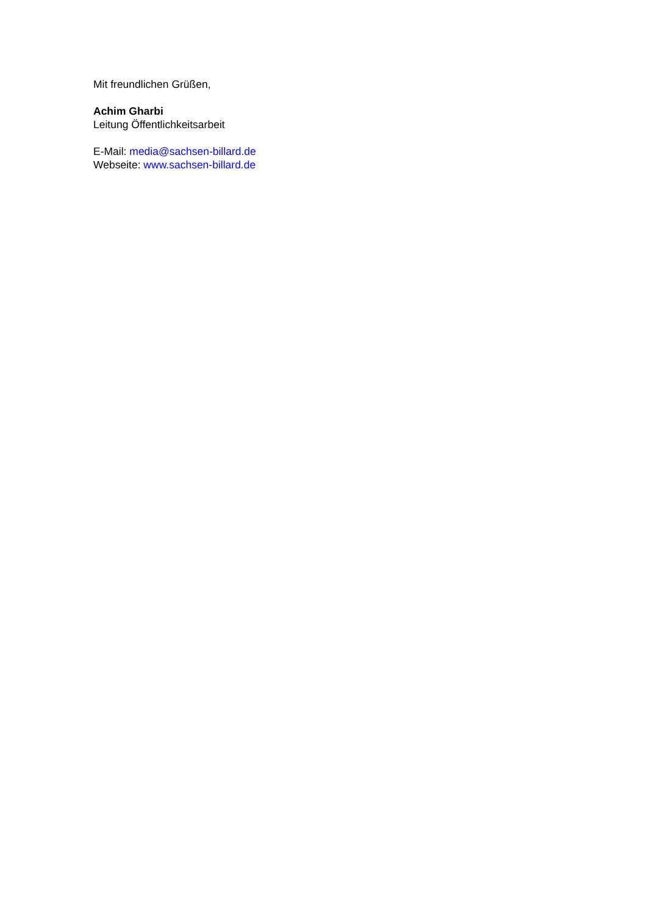Mit freundlichen Grüßen,
Achim Gharbi
Leitung Öffentlichkeitsarbeit
E-Mail: media@sachsen-billard.de
Webseite: www.sachsen-billard.de